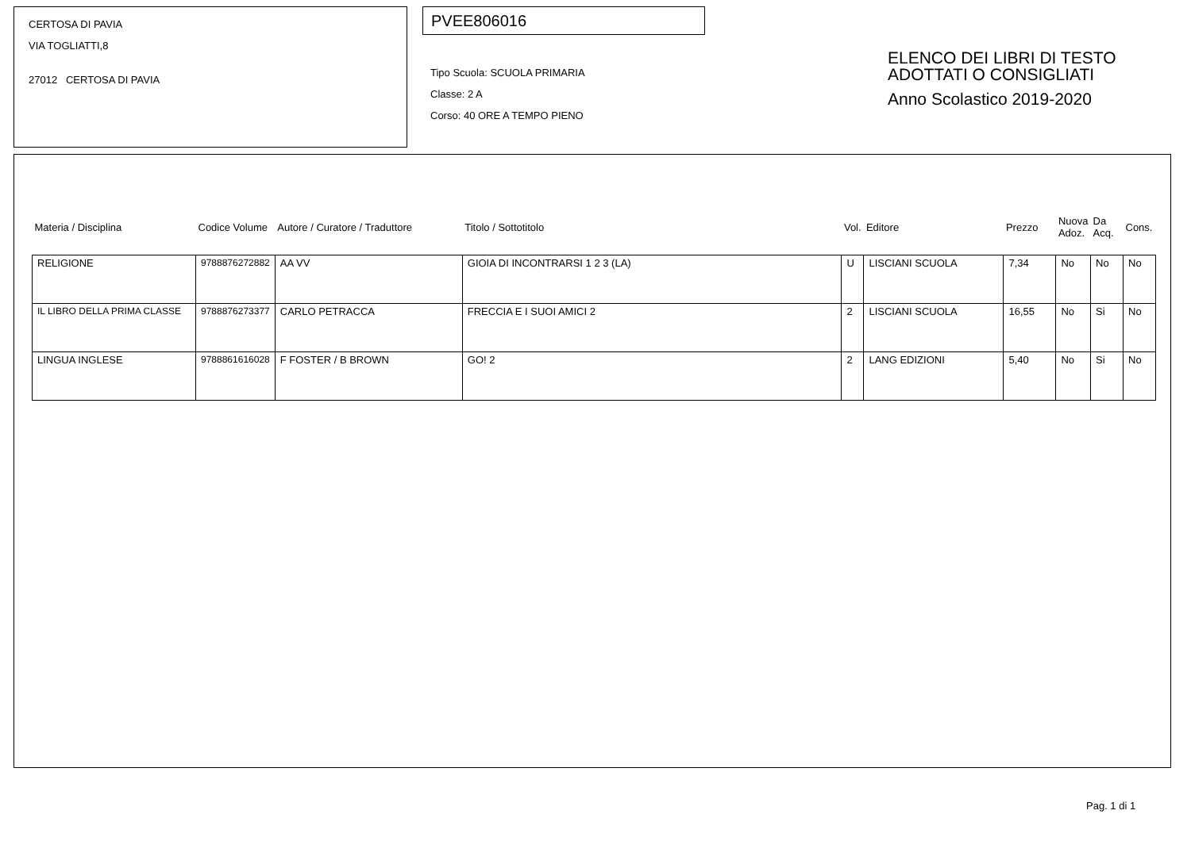CERTOSA DI PAVIA
VIA TOGLIATTI,8
27012 CERTOSA DI PAVIA
PVEE806016
Tipo Scuola: SCUOLA PRIMARIA
Classe: 2 A
Corso: 40 ORE A TEMPO PIENO
ELENCO DEI LIBRI DI TESTO
ADOTTATI O CONSIGLIATI
Anno Scolastico 2019-2020
| Materia / Disciplina | Codice Volume | Autore / Curatore / Traduttore | Titolo / Sottotitolo | Vol. | Editore | Prezzo | Nuova Adoz. | Da Acq. | Cons. |
| --- | --- | --- | --- | --- | --- | --- | --- | --- | --- |
| RELIGIONE | 9788876272882 | AA VV | GIOIA DI INCONTRARSI 1 2 3 (LA) | U | LISCIANI SCUOLA | 7,34 | No | No | No |
| IL LIBRO DELLA PRIMA CLASSE | 9788876273377 | CARLO PETRACCA | FRECCIA E I SUOI AMICI 2 | 2 | LISCIANI SCUOLA | 16,55 | No | Si | No |
| LINGUA INGLESE | 9788861616028 | F FOSTER / B BROWN | GO! 2 | 2 | LANG EDIZIONI | 5,40 | No | Si | No |
Pag. 1 di 1